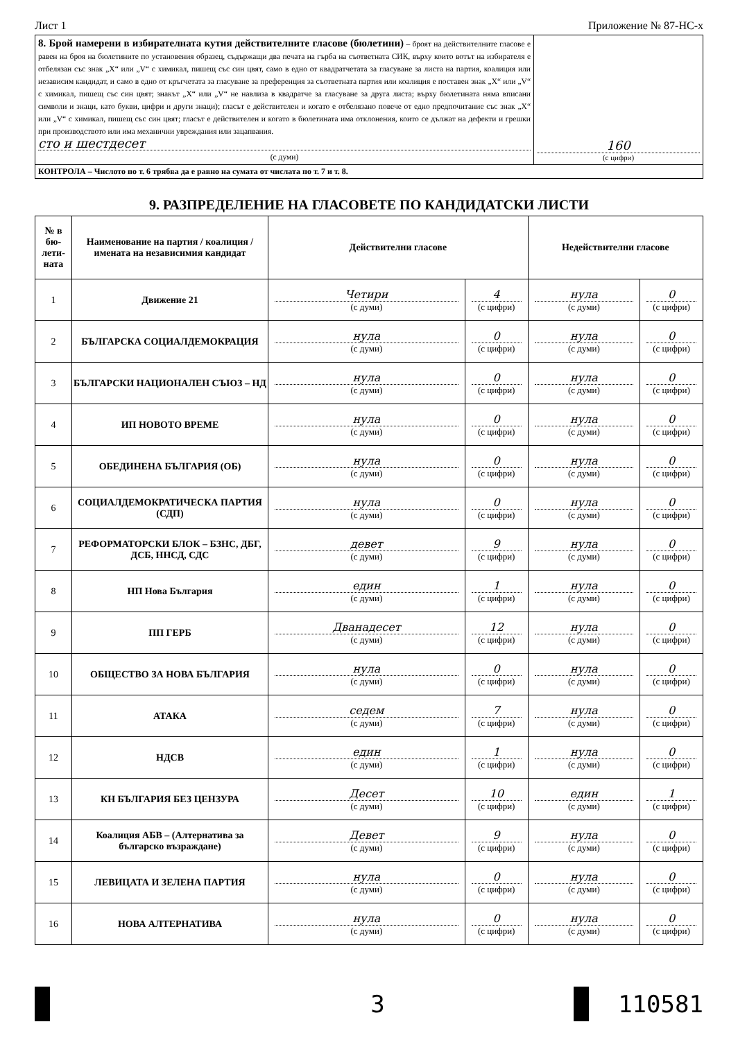Лист 1 Приложение № 87-НС-х
8. Брой намерени в избирателната кутия действителните гласове (бюлетини) – броят на действителните гласове е равен на броя на бюлетините по установения образец, съдържащи два печата на гърба на съответната СИК, върху които вотът на избирателя е отбелязан със знак „X“ или „V“ с химикал, пишещ със син цвят, само в едно от квадратчетата за гласуване за листа на партия, коалиция или независим кандидат, и само в едно от кръгчетата за гласуване за преференция за съответната партия или коалиция е поставен знак „X“ или „V“ с химикал, пишещ със син цвят; знакът „X“ или „V“ не навлиза в квадратче за гласуване за друга листа; върху бюлетината няма вписани символи и знаци, като букви, цифри и други знаци); гласът е действителен и когато е отбелязано повече от едно предпочитание със знак „X“ или „V“ с химикал, пишещ със син цвят; гласът е действителен и когато в бюлетината има отклонения, които се дължат на дефекти и грешки при производството или има механични увреждания или зацапвания.
сто и шестдесет
(с думи)
160
(с цифри)
КОНТРОЛА – Числото по т. 6 трябва да е равно на сумата от числата по т. 7 и т. 8.
9. РАЗПРЕДЕЛЕНИЕ НА ГЛАСОВЕТЕ ПО КАНДИДАТСКИ ЛИСТИ
| № в бю-лети-ната | Наименование на партия / коалиция / имената на независимия кандидат | Действителни гласове | | Недействителни гласове | |
| --- | --- | --- | --- | --- | --- |
| 1 | Движение 21 | Четири (с думи) | 4 (с цифри) | нула (с думи) | 0 (с цифри) |
| 2 | БЪЛГАРСКА СОЦИАЛДЕМОКРАЦИЯ | нула (с думи) | 0 (с цифри) | нула (с думи) | 0 (с цифри) |
| 3 | БЪЛГАРСКИ НАЦИОНАЛЕН СЪЮЗ – НД | нула (с думи) | 0 (с цифри) | нула (с думи) | 0 (с цифри) |
| 4 | ИП НОВОТО ВРЕМЕ | нула (с думи) | 0 (с цифри) | нула (с думи) | 0 (с цифри) |
| 5 | ОБЕДИНЕНА БЪЛГАРИЯ (ОБ) | нула (с думи) | 0 (с цифри) | нула (с думи) | 0 (с цифри) |
| 6 | СОЦИАЛДЕМОКРАТИЧЕСКА ПАРТИЯ (СДП) | нула (с думи) | 0 (с цифри) | нула (с думи) | 0 (с цифри) |
| 7 | РЕФОРМАТОРСКИ БЛОК – БЗНС, ДБГ, ДСБ, ННСД, СДС | девет (с думи) | 9 (с цифри) | нула (с думи) | 0 (с цифри) |
| 8 | НП Нова България | един (с думи) | 1 (с цифри) | нула (с думи) | 0 (с цифри) |
| 9 | ПП ГЕРБ | Дванадесет (с думи) | 12 (с цифри) | нула (с думи) | 0 (с цифри) |
| 10 | ОБЩЕСТВО ЗА НОВА БЪЛГАРИЯ | нула (с думи) | 0 (с цифри) | нула (с думи) | 0 (с цифри) |
| 11 | АТАКА | седем (с думи) | 7 (с цифри) | нула (с думи) | 0 (с цифри) |
| 12 | НДСВ | един (с думи) | 1 (с цифри) | нула (с думи) | 0 (с цифри) |
| 13 | КН БЪЛГАРИЯ БЕЗ ЦЕНЗУРА | Десет (с думи) | 10 (с цифри) | един (с думи) | 1 (с цифри) |
| 14 | Коалиция АБВ – (Алтернатива за българско възраждане) | Девет (с думи) | 9 (с цифри) | нула (с думи) | 0 (с цифри) |
| 15 | ЛЕВИЦАТА И ЗЕЛЕНА ПАРТИЯ | нула (с думи) | 0 (с цифри) | нула (с думи) | 0 (с цифри) |
| 16 | НОВА АЛТЕРНАТИВА | нула (с думи) | 0 (с цифри) | нула (с думи) | 0 (с цифри) |
3 110581